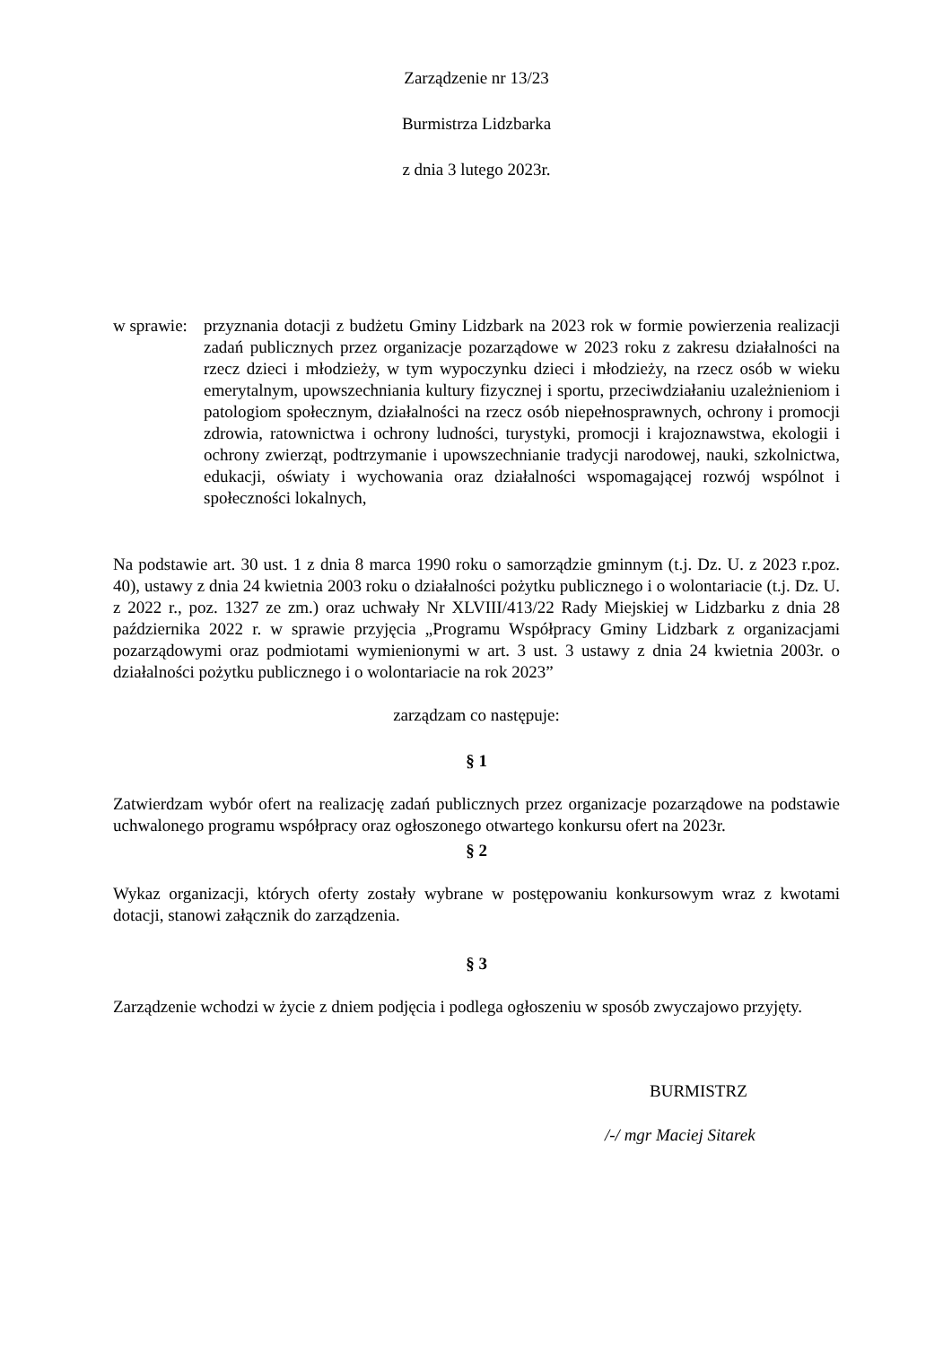Zarządzenie nr 13/23
Burmistrza Lidzbarka
z dnia 3 lutego 2023r.
w sprawie:
przyznania dotacji z budżetu Gminy Lidzbark na 2023 rok w formie powierzenia realizacji zadań publicznych przez organizacje pozarządowe w 2023 roku z zakresu działalności na rzecz dzieci i młodzieży, w tym wypoczynku dzieci i młodzieży, na rzecz osób w wieku emerytalnym, upowszechniania kultury fizycznej i sportu, przeciwdziałaniu uzależnieniom i patologiom społecznym, działalności na rzecz osób niepełnosprawnych, ochrony i promocji zdrowia, ratownictwa i ochrony ludności, turystyki, promocji i krajoznawstwa, ekologii i ochrony zwierząt, podtrzymanie i upowszechnianie tradycji narodowej, nauki, szkolnictwa, edukacji, oświaty i wychowania oraz działalności wspomagającej rozwój wspólnot i społeczności lokalnych,
Na podstawie art. 30 ust. 1 z dnia 8 marca 1990 roku o samorządzie gminnym (t.j. Dz. U. z 2023 r.poz. 40), ustawy z dnia 24 kwietnia 2003 roku o działalności pożytku publicznego i o wolontariacie (t.j. Dz. U. z 2022 r., poz. 1327 ze zm.) oraz uchwały Nr XLVIII/413/22 Rady Miejskiej w Lidzbarku z dnia 28 października 2022 r. w sprawie przyjęcia „Programu Współpracy Gminy Lidzbark z organizacjami pozarządowymi oraz podmiotami wymienionymi w art. 3 ust. 3 ustawy z dnia 24 kwietnia 2003r. o działalności pożytku publicznego i o wolontariacie na rok 2023”
zarządzam co następuje:
§ 1
Zatwierdzam wybór ofert na realizację zadań publicznych przez organizacje pozarządowe na podstawie uchwalonego programu współpracy oraz ogłoszonego otwartego konkursu ofert na 2023r.
§ 2
Wykaz organizacji, których oferty zostały wybrane w postępowaniu konkursowym wraz z kwotami dotacji, stanowi załącznik do zarządzenia.
§ 3
Zarządzenie wchodzi w życie z dniem podjęcia i podlega ogłoszeniu w sposób zwyczajowo przyjęty.
BURMISTRZ
/-/ mgr Maciej Sitarek